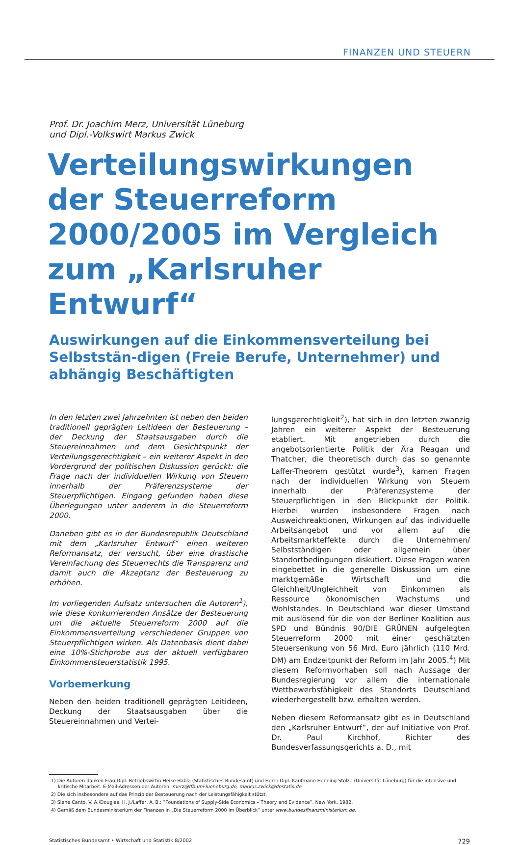FINANZEN UND STEUERN
Prof. Dr. Joachim Merz, Universität Lüneburg
und Dipl.-Volkswirt Markus Zwick
Verteilungswirkungen der Steuerreform 2000/2005 im Vergleich zum „Karlsruher Entwurf“
Auswirkungen auf die Einkommensverteilung bei Selbststän-digen (Freie Berufe, Unternehmer) und abhängig Beschäftigten
In den letzten zwei Jahrzehnten ist neben den beiden traditionell geprägten Leitideen der Besteuerung – der Deckung der Staatsausgaben durch die Steuereinnahmen und dem Gesichtspunkt der Verteilungsgerechtigkeit – ein weiterer Aspekt in den Vordergrund der politischen Diskussion gerückt: die Frage nach der individuellen Wirkung von Steuern innerhalb der Präferenzsysteme der Steuerpflichtigen. Eingang gefunden haben diese Überlegungen unter anderem in die Steuerreform 2000.
Daneben gibt es in der Bundesrepublik Deutschland mit dem „Karlsruher Entwurf“ einen weiteren Reformansatz, der versucht, über eine drastische Vereinfachung des Steuerrechts die Transparenz und damit auch die Akzeptanz der Besteuerung zu erhöhen.
Im vorliegenden Aufsatz untersuchen die Autoren<sup>1</sup>), wie diese konkurrierenden Ansätze der Besteuerung um die aktuelle Steuerreform 2000 auf die Einkommensverteilung verschiedener Gruppen von Steuerpflichtigen wirken. Als Datenbasis dient dabei eine 10%-Stichprobe aus der aktuell verfügbaren Einkommensteuerstatistik 1995.
Vorbemerkung
Neben den beiden traditionell geprägten Leitideen, Deckung der Staatsausgaben über die Steuereinnahmen und Vertei-
lungsgerechtigkeit<sup>2</sup>), hat sich in den letzten zwanzig Jahren ein weiterer Aspekt der Besteuerung etabliert. Mit angetrieben durch die angebotsorientierte Politik der Ära Reagan und Thatcher, die theoretisch durch das so genannte Laffer-Theorem gestützt wurde<sup>3</sup>), kamen Fragen nach der individuellen Wirkung von Steuern innerhalb der Präferenzsysteme der Steuerpflichtigen in den Blickpunkt der Politik. Hierbei wurden insbesondere Fragen nach Ausweichreaktionen, Wirkungen auf das individuelle Arbeitsangebot und vor allem auf die Arbeitsmarkteffekte durch die Unternehmen/ Selbstständigen oder allgemein über Standortbedingungen diskutiert. Diese Fragen waren eingebettet in die generelle Diskussion um eine marktgemäße Wirtschaft und die Gleichheit/Ungleichheit von Einkommen als Ressource ökonomischen Wachstums und Wohlstandes. In Deutschland war dieser Umstand mit auslösend für die von der Berliner Koalition aus SPD und Bündnis 90/DIE GRÜNEN aufgelegten Steuerreform 2000 mit einer geschätzten Steuersenkung von 56 Mrd. Euro jährlich (110 Mrd. DM) am Endzeitpunkt der Reform im Jahr 2005.<sup>4</sup>) Mit diesem Reformvorhaben soll nach Aussage der Bundesregierung vor allem die internationale Wettbewerbsfähigkeit des Standorts Deutschland wiederhergestellt bzw. erhalten werden.
Neben diesem Reformansatz gibt es in Deutschland den „Karlsruher Entwurf“, der auf Initiative von Prof. Dr. Paul Kirchhof, Richter des Bundesverfassungsgerichts a. D., mit
1) Die Autoren danken Frau Dipl.-Betriebswirtin Heike Habla (Statistisches Bundesamt) und Herrn Dipl.-Kaufmann Henning Stolze (Universität Lüneburg) für die intensive und kritische Mitarbeit. E-Mail-Adressen der Autoren: merz@ffb.uni-lueneburg.de, markus.zwick@destatis.de.
2) Die sich insbesondere auf das Prinzip der Besteuerung nach der Leistungsfähigkeit stützt.
3) Siehe Canto, V. A./Douglas, H. J./Laffer, A. B.: ”Foundations of Supply-Side Economics – Theory and Evidence”, New York, 1982.
4) Gemäß dem Bundesministerium der Finanzen in „Die Steuerreform 2000 im Überblick“ unter www.bundesfinanzministerium.de.
Statistisches Bundesamt • Wirtschaft und Statistik 8/2002 729